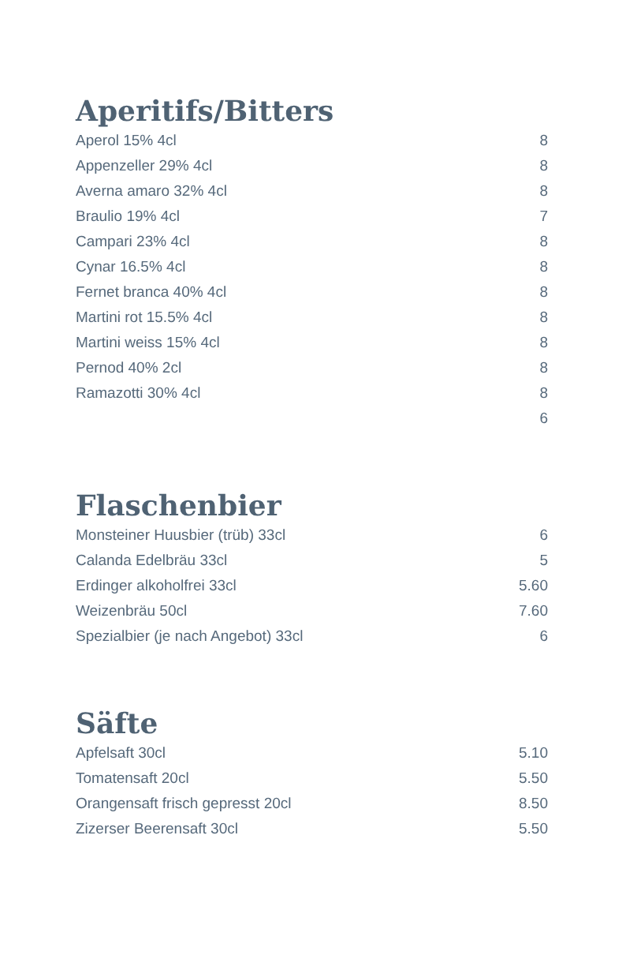Aperitifs/Bitters
| Aperol 15% 4cl | 8 |
| Appenzeller 29% 4cl | 8 |
| Averna amaro 32% 4cl | 8 |
| Braulio 19% 4cl | 7 |
| Campari 23% 4cl | 8 |
| Cynar 16.5% 4cl | 8 |
| Fernet branca 40% 4cl | 8 |
| Martini rot 15.5% 4cl | 8 |
| Martini weiss 15% 4cl | 8 |
| Pernod 40% 2cl | 8 |
| Ramazotti 30% 4cl | 8 |
| | 6 |
Flaschenbier
| Monsteiner Huusbier (trüb) 33cl | 6 |
| Calanda Edelbräu 33cl | 5 |
| Erdinger alkoholfrei 33cl | 5.60 |
| Weizenbräu 50cl | 7.60 |
| Spezialbier (je nach Angebot) 33cl | 6 |
Säfte
| Apfelsaft 30cl | 5.10 |
| Tomatensaft 20cl | 5.50 |
| Orangensaft frisch gepresst 20cl | 8.50 |
| Zizerser Beerensaft 30cl | 5.50 |